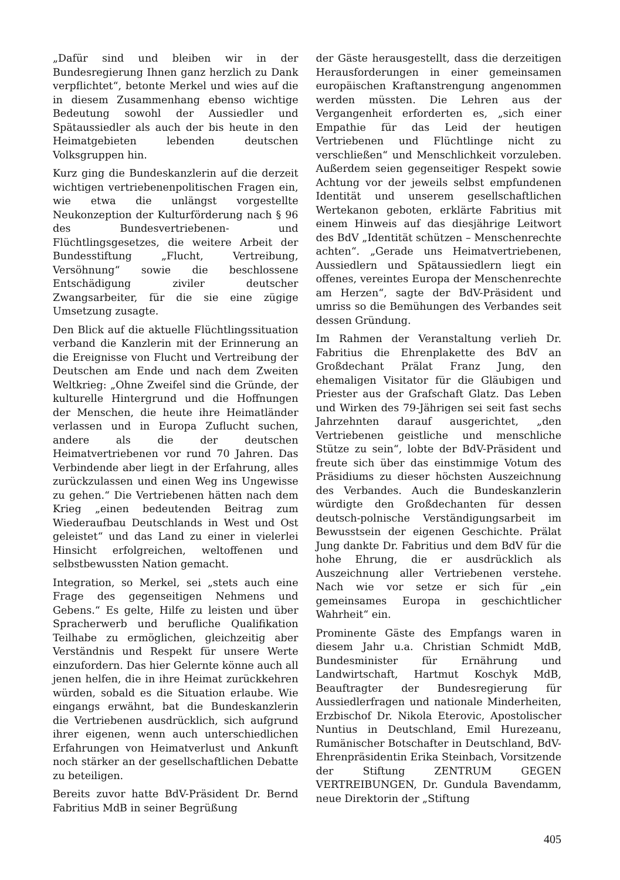„Dafür sind und bleiben wir in der Bundesregierung Ihnen ganz herzlich zu Dank verpflichtet“, betonte Merkel und wies auf die in diesem Zusammenhang ebenso wichtige Bedeutung sowohl der Aussiedler und Spätaussiedler als auch der bis heute in den Heimatgebieten lebenden deutschen Volksgruppen hin.
Kurz ging die Bundeskanzlerin auf die derzeit wichtigen vertriebenenpolitischen Fragen ein, wie etwa die unlängst vorgestellte Neukonzeption der Kulturförderung nach § 96 des Bundesvertriebenen- und Flüchtlingsgesetzes, die weitere Arbeit der Bundesstiftung „Flucht, Vertreibung, Versöhnung“ sowie die beschlossene Entschädigung ziviler deutscher Zwangsarbeiter, für die sie eine zügige Umsetzung zusagte.
Den Blick auf die aktuelle Flüchtlingssituation verband die Kanzlerin mit der Erinnerung an die Ereignisse von Flucht und Vertreibung der Deutschen am Ende und nach dem Zweiten Weltkrieg: „Ohne Zweifel sind die Gründe, der kulturelle Hintergrund und die Hoffnungen der Menschen, die heute ihre Heimatländer verlassen und in Europa Zuflucht suchen, andere als die der deutschen Heimatvertriebenen vor rund 70 Jahren. Das Verbindende aber liegt in der Erfahrung, alles zurückzulassen und einen Weg ins Ungewisse zu gehen.“ Die Vertriebenen hätten nach dem Krieg „einen bedeutenden Beitrag zum Wiederaufbau Deutschlands in West und Ost geleistet“ und das Land zu einer in vielerlei Hinsicht erfolgreichen, weltoffenen und selbstbewussten Nation gemacht.
Integration, so Merkel, sei „stets auch eine Frage des gegenseitigen Nehmens und Gebens.“ Es gelte, Hilfe zu leisten und über Spracherwerb und berufliche Qualifikation Teilhabe zu ermöglichen, gleichzeitig aber Verständnis und Respekt für unsere Werte einzufordern. Das hier Gelernte könne auch all jenen helfen, die in ihre Heimat zurückkehren würden, sobald es die Situation erlaube. Wie eingangs erwähnt, bat die Bundeskanzlerin die Vertriebenen ausdrücklich, sich aufgrund ihrer eigenen, wenn auch unterschiedlichen Erfahrungen von Heimatverlust und Ankunft noch stärker an der gesellschaftlichen Debatte zu beteiligen.
Bereits zuvor hatte BdV-Präsident Dr. Bernd Fabritius MdB in seiner Begrüßung
der Gäste herausgestellt, dass die derzeitigen Herausforderungen in einer gemeinsamen europäischen Kraftanstrengung angenommen werden müssten. Die Lehren aus der Vergangenheit erforderten es, „sich einer Empathie für das Leid der heutigen Vertriebenen und Flüchtlinge nicht zu verschließen“ und Menschlichkeit vorzuleben. Außerdem seien gegenseitiger Respekt sowie Achtung vor der jeweils selbst empfundenen Identität und unserem gesellschaftlichen Wertekanon geboten, erklärte Fabritius mit einem Hinweis auf das diesjährige Leitwort des BdV „Identität schützen – Menschenrechte achten“. „Gerade uns Heimatvertriebenen, Aussiedlern und Spätaussiedlern liegt ein offenes, vereintes Europa der Menschenrechte am Herzen“, sagte der BdV-Präsident und umriss so die Bemühungen des Verbandes seit dessen Gründung.
Im Rahmen der Veranstaltung verlieh Dr. Fabritius die Ehrenplakette des BdV an Großdechant Prälat Franz Jung, den ehemaligen Visitator für die Gläubigen und Priester aus der Grafschaft Glatz. Das Leben und Wirken des 79-Jährigen sei seit fast sechs Jahrzehnten darauf ausgerichtet, „den Vertriebenen geistliche und menschliche Stütze zu sein“, lobte der BdV-Präsident und freute sich über das einstimmige Votum des Präsidiums zu dieser höchsten Auszeichnung des Verbandes. Auch die Bundeskanzlerin würdigte den Großdechanten für dessen deutsch-polnische Verständigungsarbeit im Bewusstsein der eigenen Geschichte. Prälat Jung dankte Dr. Fabritius und dem BdV für die hohe Ehrung, die er ausdrücklich als Auszeichnung aller Vertriebenen verstehe. Nach wie vor setze er sich für „ein gemeinsames Europa in geschichtlicher Wahrheit“ ein.
Prominente Gäste des Empfangs waren in diesem Jahr u.a. Christian Schmidt MdB, Bundesminister für Ernährung und Landwirtschaft, Hartmut Koschyk MdB, Beauftragter der Bundesregierung für Aussiedlerfragen und nationale Minderheiten, Erzbischof Dr. Nikola Eterovic, Apostolischer Nuntius in Deutschland, Emil Hurezeanu, Rumänischer Botschafter in Deutschland, BdV-Ehrenpräsidentin Erika Steinbach, Vorsitzende der Stiftung ZENTRUM GEGEN VERTREIBUNGEN, Dr. Gundula Bavendamm, neue Direktorin der „Stiftung
405